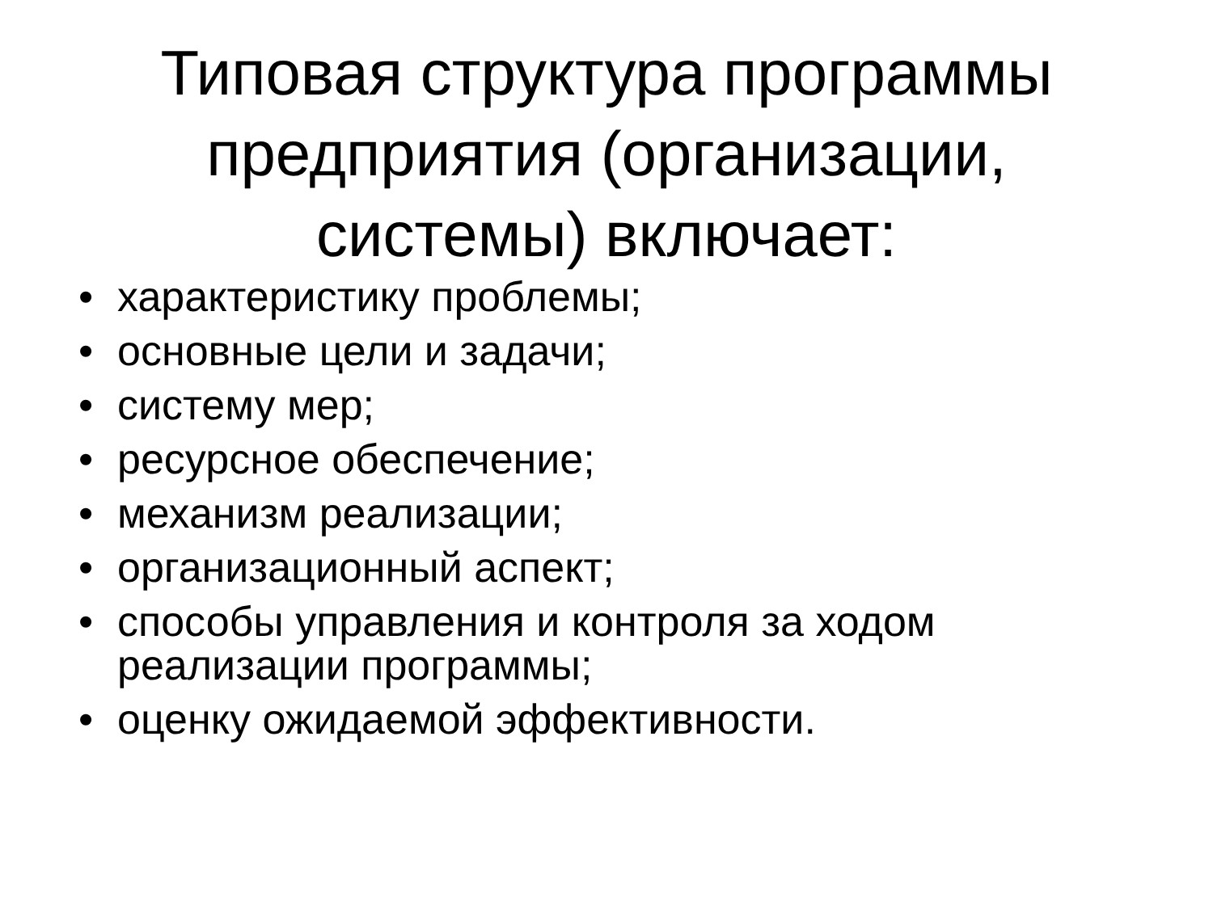Типовая структура программы
предприятия (организации,
системы) включает:
• характеристику проблемы;
• основные цели и задачи;
• систему мер;
• ресурсное обеспечение;
• механизм реализации;
• организационный аспект;
• способы управления и контроля за ходом реализации программы;
• оценку ожидаемой эффективности.